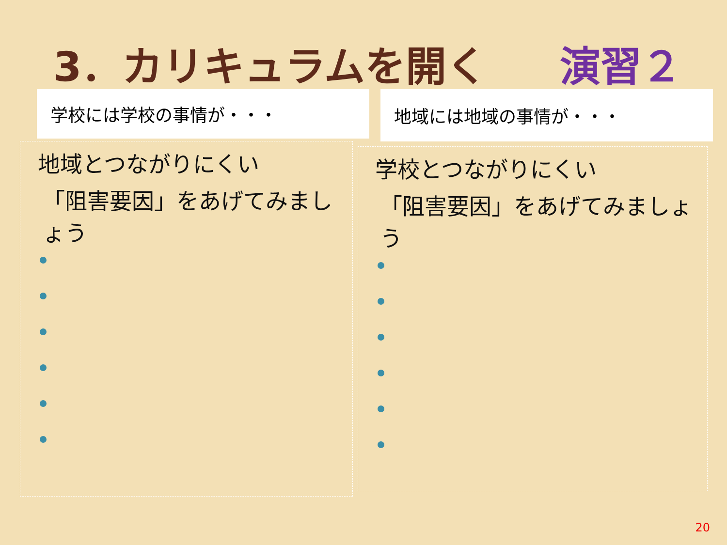3．カリキュラムを開く 演習２
学校には学校の事情が・・・ 地域には地域の事情が・・・
地域とつながりにくい
「阻害要因」をあげてみましょう
学校とつながりにくい
「阻害要因」をあげてみましょう
20